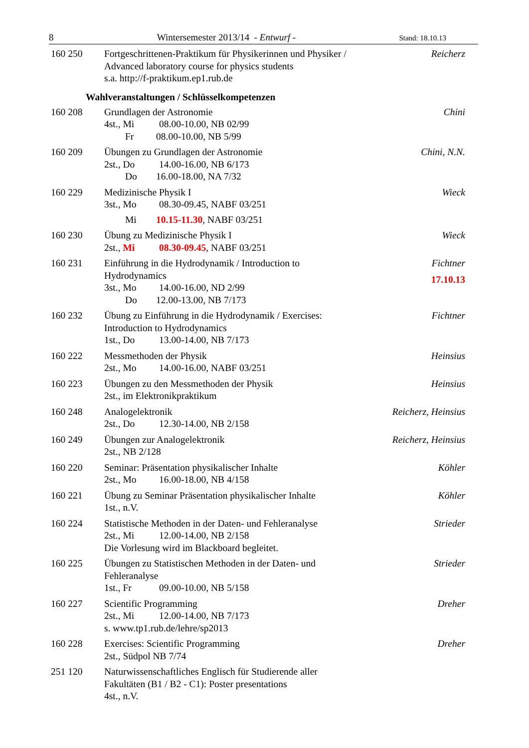8 Wintersemester 2013/14 - Entwurf - Stand: 18.10.13
160 250 Fortgeschrittenen-Praktikum für Physikerinnen und Physiker /
Advanced laboratory course for physics students
s.a. http://f-praktikum.ep1.rub.de
Reicherz
Wahlveranstaltungen / Schlüsselkompetenzen
160 208 Grundlagen der Astronomie
4st., Mi 08.00-10.00, NB 02/99
Fr 08.00-10.00, NB 5/99
Chini
160 209 Übungen zu Grundlagen der Astronomie
2st., Do 14.00-16.00, NB 6/173
Do 16.00-18.00, NA 7/32
Chini, N.N.
160 229 Medizinische Physik I
3st., Mo 08.30-09.45, NABF 03/251
Mi 10.15-11.30, NABF 03/251
Wieck
160 230 Übung zu Medizinische Physik I
2st., Mi 08.30-09.45, NABF 03/251
Wieck
160 231 Einführung in die Hydrodynamik / Introduction to
Hydrodynamics
3st., Mo 14.00-16.00, ND 2/99
Do 12.00-13.00, NB 7/173
Fichtner
17.10.13
160 232 Übung zu Einführung in die Hydrodynamik / Exercises:
Introduction to Hydrodynamics
1st., Do 13.00-14.00, NB 7/173
Fichtner
160 222 Messmethoden der Physik
2st., Mo 14.00-16.00, NABF 03/251
Heinsius
160 223 Übungen zu den Messmethoden der Physik
2st., im Elektronikpraktikum
Heinsius
160 248 Analogelektronik
2st., Do 12.30-14.00, NB 2/158
Reicherz, Heinsius
160 249 Übungen zur Analogelektronik
2st., NB 2/128
Reicherz, Heinsius
160 220 Seminar: Präsentation physikalischer Inhalte
2st., Mo 16.00-18.00, NB 4/158
Köhler
160 221 Übung zu Seminar Präsentation physikalischer Inhalte
1st., n.V.
Köhler
160 224 Statistische Methoden in der Daten- und Fehleranalyse
2st., Mi 12.00-14.00, NB 2/158
Die Vorlesung wird im Blackboard begleitet.
Strieder
160 225 Übungen zu Statistischen Methoden in der Daten- und
Fehleranalyse
1st., Fr 09.00-10.00, NB 5/158
Strieder
160 227 Scientific Programming
2st., Mi 12.00-14.00, NB 7/173
s. www.tp1.rub.de/lehre/sp2013
Dreher
160 228 Exercises: Scientific Programming
2st., Südpol NB 7/74
Dreher
251 120 Naturwissenschaftliches Englisch für Studierende aller
Fakultäten (B1 / B2 - C1): Poster presentations
4st., n.V.